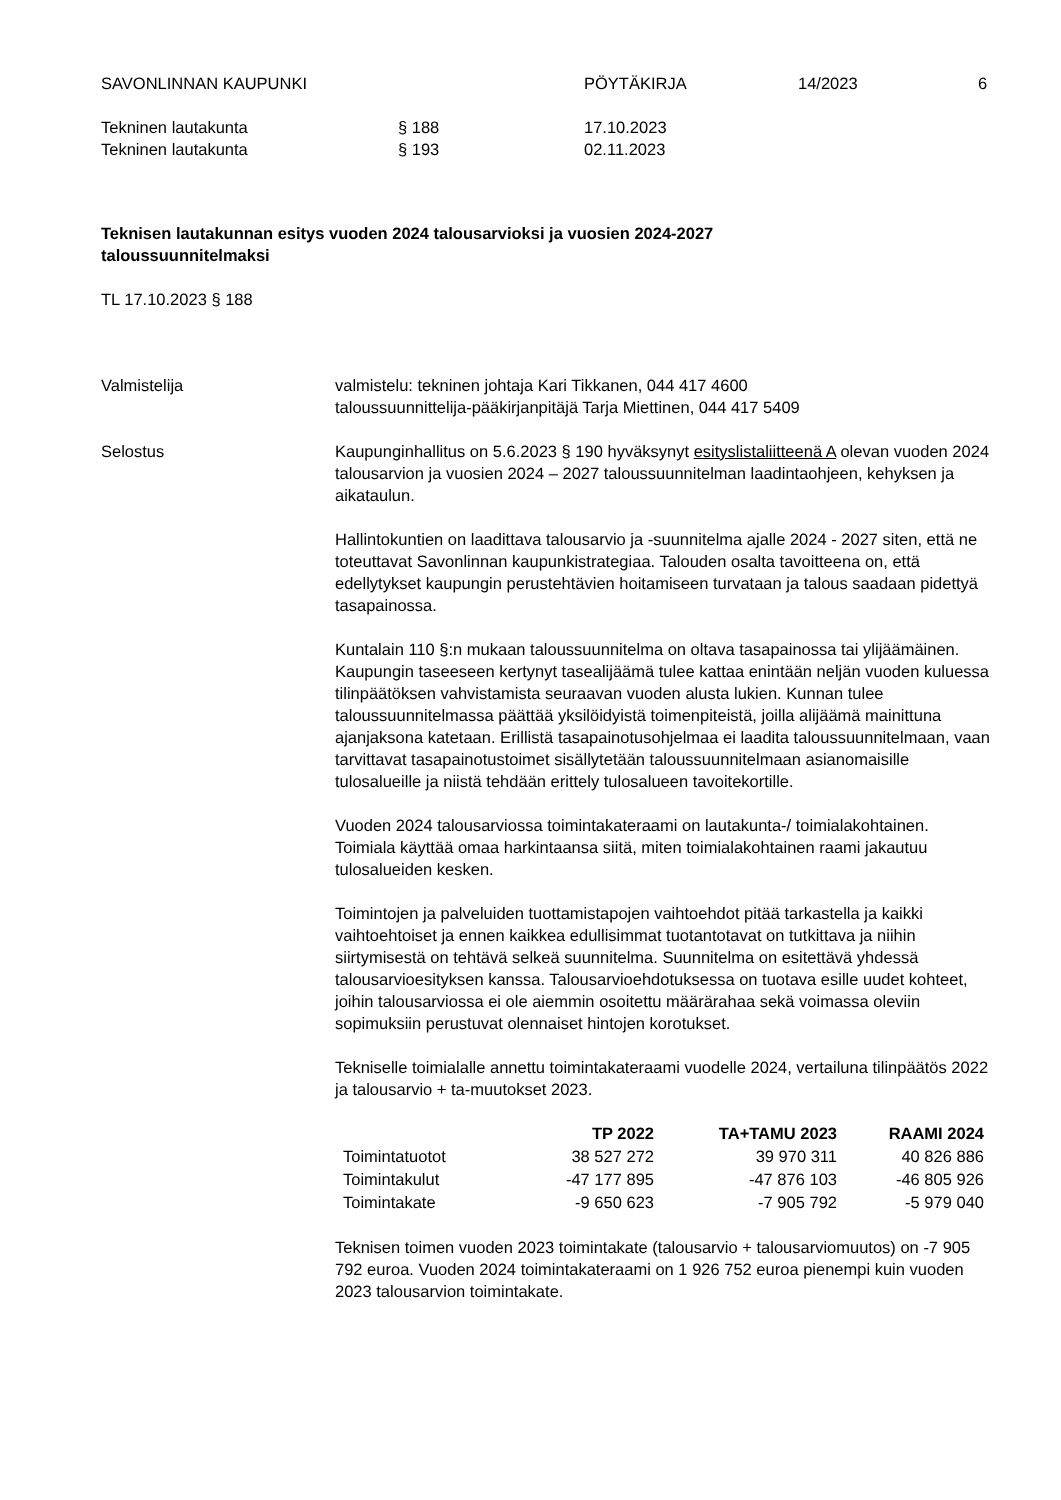SAVONLINNAN KAUPUNKI PÖYTÄKIRJA 14/2023 6
Tekninen lautakunta § 188 17.10.2023
Tekninen lautakunta § 193 02.11.2023
Teknisen lautakunnan esitys vuoden 2024 talousarvioksi ja vuosien 2024-2027
taloussuunnitelmaksi
TL 17.10.2023 § 188
Valmistelija valmistelu: tekninen johtaja Kari Tikkanen, 044 417 4600
taloussuunnittelija-pääkirjanpitäjä Tarja Miettinen, 044 417 5409
Selostus Kaupunginhallitus on 5.6.2023 § 190 hyväksynyt esityslistaliitteenä A olevan vuoden 2024 talousarvion ja vuosien 2024 – 2027 taloussuunnitelman laadintaohjeen, kehyksen ja aikataulun.
Hallintokuntien on laadittava talousarvio ja -suunnitelma ajalle 2024 - 2027 siten, että ne toteuttavat Savonlinnan kaupunkistrategiaa. Talouden osalta tavoitteena on, että edellytykset kaupungin perustehtävien hoitamiseen turvataan ja talous saadaan pidettyä tasapainossa.
Kuntalain 110 §:n mukaan taloussuunnitelma on oltava tasapainossa tai ylijäämäinen. Kaupungin taseeseen kertynyt tasealijäämä tulee kattaa enintään neljän vuoden kuluessa tilinpäätöksen vahvistamista seuraavan vuoden alusta lukien. Kunnan tulee taloussuunnitelmassa päättää yksilöidyistä toimenpiteistä, joilla alijäämä mainittuna ajanjaksona katetaan. Erillistä tasapainotusohjelmaa ei laadita taloussuunnitelmaan, vaan tarvittavat tasapainotustoimet sisällytetään taloussuunnitelmaan asianomaisille tulosalueille ja niistä tehdään erittely tulosalueen tavoitekortille.
Vuoden 2024 talousarviossa toimintakateraami on lautakunta-/ toimialakohtainen. Toimiala käyttää omaa harkintaansa siitä, miten toimialakohtainen raami jakautuu tulosalueiden kesken.
Toimintojen ja palveluiden tuottamistapojen vaihtoehdot pitää tarkastella ja kaikki vaihtoehtoiset ja ennen kaikkea edullisimmat tuotantotavat on tutkittava ja niihin siirtymisestä on tehtävä selkeä suunnitelma. Suunnitelma on esitettävä yhdessä talousarvioesityksen kanssa. Talousarvioehdotuksessa on tuotava esille uudet kohteet, joihin talousarviossa ei ole aiemmin osoitettu määrärahaa sekä voimassa oleviin sopimuksiin perustuvat olennaiset hintojen korotukset.
Tekniselle toimialalle annettu toimintakateraami vuodelle 2024, vertailuna tilinpäätös 2022 ja talousarvio + ta-muutokset 2023.
| | TP 2022 | TA+TAMU 2023 | RAAMI 2024 |
| --- | --- | --- | --- |
| Toimintatuotot | 38 527 272 | 39 970 311 | 40 826 886 |
| Toimintakulut | -47 177 895 | -47 876 103 | -46 805 926 |
| Toimintakate | -9 650 623 | -7 905 792 | -5 979 040 |
Teknisen toimen vuoden 2023 toimintakate (talousarvio + talousarviomuutos) on -7 905 792 euroa. Vuoden 2024 toimintakateraami on 1 926 752 euroa pienempi kuin vuoden 2023 talousarvion toimintakate.